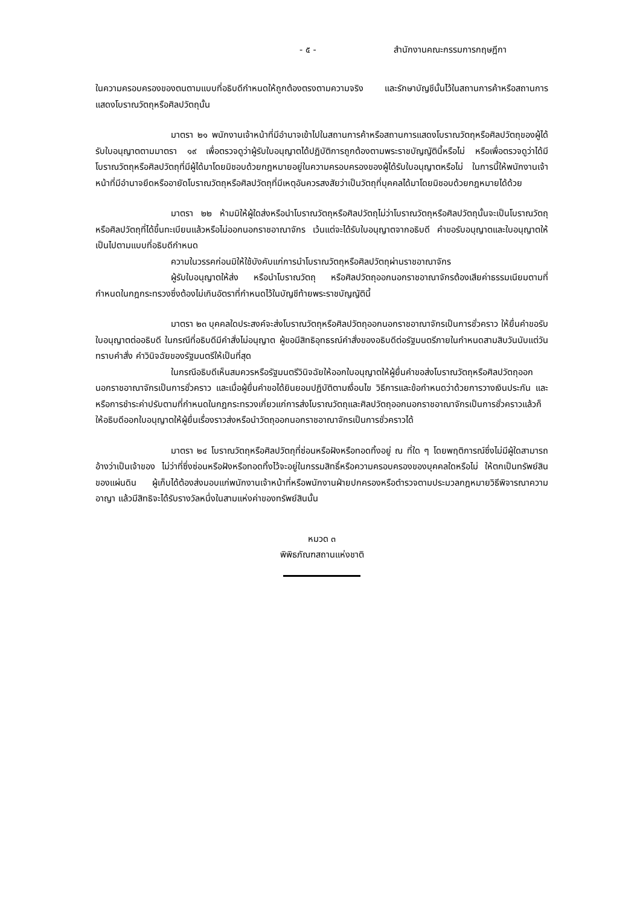- ๕ - สำนักงานคณะกรรมการกฤษฎีกา
ในความครอบครองของตนตามแบบที่อธิบดีกำหนดให้ถูกต้องตรงตามความจริง และรักษาบัญชีนั้นไว้ในสถานการค้าหรือสถานการแสดงโบราณวัตถุหรือศิลปวัตถุนั้น
มาตรา ๒๑ พนักงานเจ้าหน้าที่มีอำนาจเข้าไปในสถานการค้าหรือสถานการแสดงโบราณวัตถุหรือศิลปวัตถุของผู้ได้รับใบอนุญาตตามมาตรา ๑๙ เพื่อตรวจดูว่าผู้รับใบอนุญาตได้ปฏิบัติการถูกต้องตามพระราชบัญญัตินี้หรือไม่ หรือเพื่อตรวจดูว่าได้มีโบราณวัตถุหรือศิลปวัตถุที่มีผู้ได้มาโดยมิชอบด้วยกฎหมายอยู่ในความครอบครองของผู้ได้รับใบอนุญาตหรือไม่ ในการนี้ให้พนักงานเจ้าหน้าที่มีอำนาจยึดหรืออายัดโบราณวัตถุหรือศิลปวัตถุที่มีเหตุอันควรสงสัยว่าเป็นวัตถุที่บุคคลได้มาโดยมิชอบด้วยกฎหมายได้ด้วย
มาตรา ๒๒ ห้ามมิให้ผู้ใดส่งหรือนำโบราณวัตถุหรือศิลปวัตถุไม่ว่าโบราณวัตถุหรือศิลปวัตถุนั้นจะเป็นโบราณวัตถุหรือศิลปวัตถุที่ได้ขึ้นทะเบียนแล้วหรือไม่ออกนอกราชอาณาจักร เว้นแต่จะได้รับใบอนุญาตจากอธิบดี คำขอรับอนุญาตและใบอนุญาตให้เป็นไปตามแบบที่อธิบดีกำหนด
ความในวรรคก่อนมิให้ใช้บังคับแก่การนำโบราณวัตถุหรือศิลปวัตถุผ่านราชอาณาจักร
ผู้รับใบอนุญาตให้ส่ง หรือนำโบราณวัตถุ หรือศิลปวัตถุออกนอกราชอาณาจักรต้องเสียค่าธรรมเนียมตามที่กำหนดในกฎกระทรวงซึ่งต้องไม่เกินอัตราที่กำหนดไว้ในบัญชีท้ายพระราชบัญญัตินี้
มาตรา ๒๓ บุคคลใดประสงค์จะส่งโบราณวัตถุหรือศิลปวัตถุออกนอกราชอาณาจักรเป็นการชั่วคราว ให้ยื่นคำขอรับใบอนุญาตต่ออธิบดี ในกรณีที่อธิบดีมีคำสั่งไม่อนุญาต ผู้ขอมีสิทธิอุทธรณ์คำสั่งของอธิบดีต่อรัฐมนตรีภายในกำหนดสามสิบวันนับแต่วันทราบคำสั่ง คำวินิจฉัยของรัฐมนตรีให้เป็นที่สุด
ในกรณีอธิบดีเห็นสมควรหรือรัฐมนตรีวินิจฉัยให้ออกใบอนุญาตให้ผู้ยื่นคำขอส่งโบราณวัตถุหรือศิลปวัตถุออกนอกราชอาณาจักรเป็นการชั่วคราว และเมื่อผู้ยื่นคำขอได้ยินยอมปฏิบัติตามเงื่อนไข วิธีการและข้อกำหนดว่าด้วยการวางเงินประกัน และหรือการชำระค่าปรับตามที่กำหนดในกฎกระทรวงเกี่ยวแก่การส่งโบราณวัตถุและศิลปวัตถุออกนอกราชอาณาจักรเป็นการชั่วคราวแล้วก็ให้อธิบดีออกใบอนุญาตให้ผู้ยื่นเรื่องราวส่งหรือนำวัตถุออกนอกราชอาณาจักรเป็นการชั่วคราวได้
มาตรา ๒๔ โบราณวัตถุหรือศิลปวัตถุที่ซ่อนหรือฝังหรือทอดทิ้งอยู่ ณ ที่ใด ๆ โดยพฤติการณ์ซึ่งไม่มีผู้ใดสามารถอ้างว่าเป็นเจ้าของ ไม่ว่าที่ซึ่งซ่อนหรือฝังหรือทอดทิ้งไว้จะอยู่ในกรรมสิทธิ์หรือความครอบครองของบุคคลใดหรือไม่ ให้ตกเป็นทรัพย์สินของแผ่นดิน ผู้เก็บได้ต้องส่งมอบแก่พนักงานเจ้าหน้าที่หรือพนักงานฝ่ายปกครองหรือตำรวจตามประมวลกฎหมายวิธีพิจารณาความอาญา แล้วมีสิทธิจะได้รับรางวัลหนึ่งในสามแห่งค่าของทรัพย์สินนั้น
หมวด ๓
พิพิธภัณฑสถานแห่งชาติ